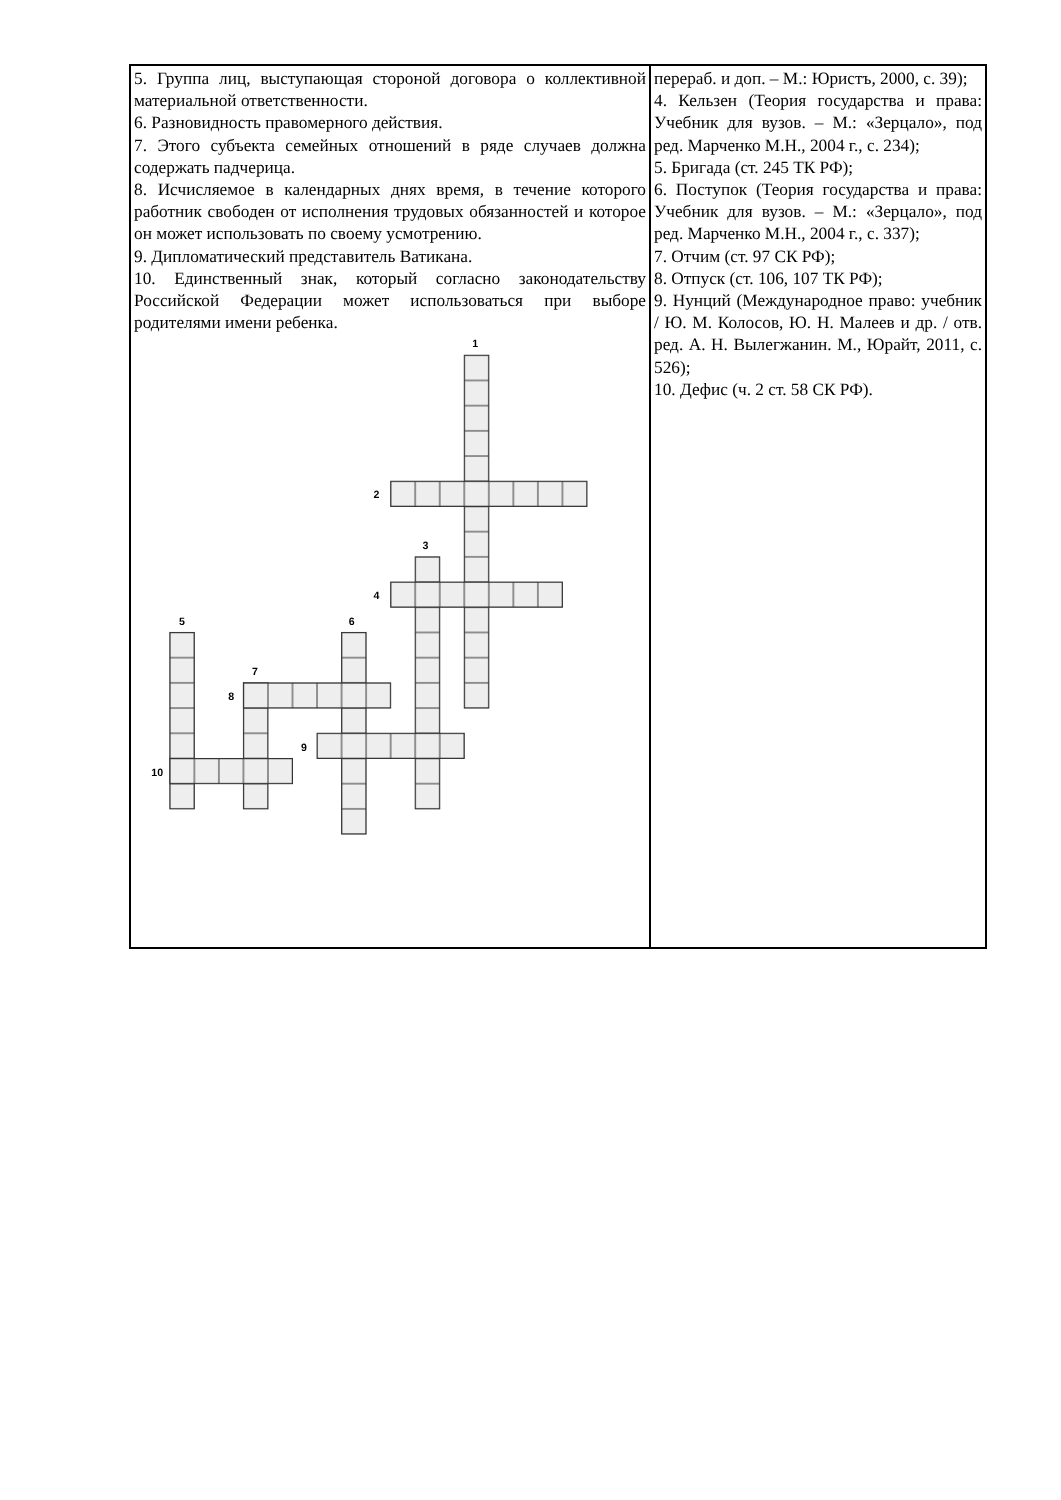| 5. Группа лиц, выступающая стороной договора о коллективной материальной ответственности. 6. Разновидность правомерного действия. 7. Этого субъекта семейных отношений в ряде случаев должна содержать падчерица. 8. Исчисляемое в календарных днях время, в течение которого работник свободен от исполнения трудовых обязанностей и которое он может использовать по своему усмотрению. 9. Дипломатический представитель Ватикана. 10. Единственный знак, который согласно законодательству Российской Федерации может использоваться при выборе родителями имени ребенка. 1 2 3 4 5 6 7 8 9 10 | перераб. и доп. – М.: Юристъ, 2000, с. 39); 4. Кельзен (Теория государства и права: Учебник для вузов. – М.: «Зерцало», под ред. Марченко М.Н., 2004 г., с. 234); 5. Бригада (ст. 245 ТК РФ); 6. Поступок (Теория государства и права: Учебник для вузов. – М.: «Зерцало», под ред. Марченко М.Н., 2004 г., с. 337); 7. Отчим (ст. 97 СК РФ); 8. Отпуск (ст. 106, 107 ТК РФ); 9. Нунций (Международное право: учебник / Ю. М. Колосов, Ю. Н. Малеев и др. / отв. ред. А. Н. Вылегжанин. М., Юрайт, 2011, с. 526); 10. Дефис (ч. 2 ст. 58 СК РФ). |